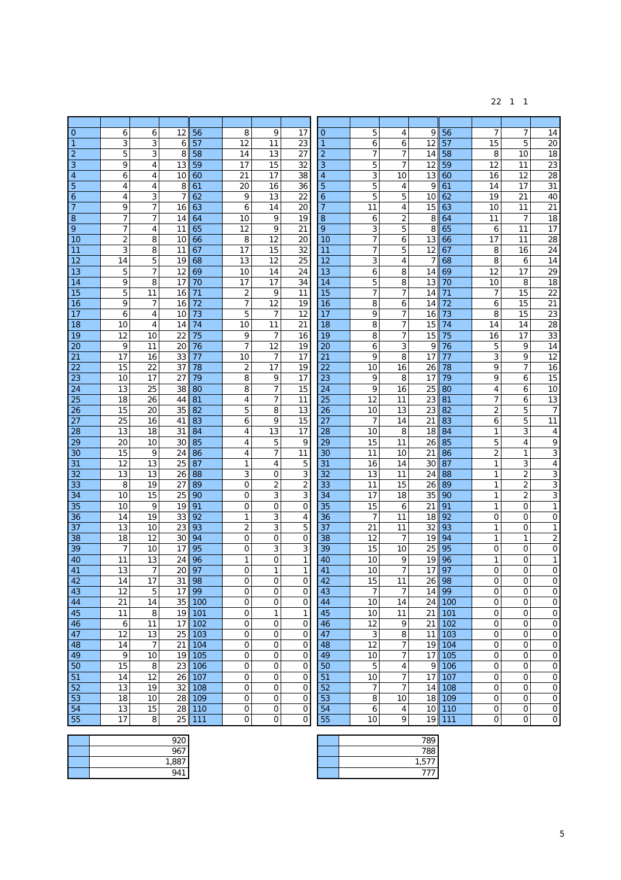22　1　1
| 0 | 6 | 6 | 12 | 56 | 8 | 9 | 17 |
| 1 | 3 | 3 | 6 | 57 | 12 | 11 | 23 |
| 2 | 5 | 3 | 8 | 58 | 14 | 13 | 27 |
| 3 | 9 | 4 | 13 | 59 | 17 | 15 | 32 |
| 4 | 6 | 4 | 10 | 60 | 21 | 17 | 38 |
| 5 | 4 | 4 | 8 | 61 | 20 | 16 | 36 |
| 6 | 4 | 3 | 7 | 62 | 9 | 13 | 22 |
| 7 | 9 | 7 | 16 | 63 | 6 | 14 | 20 |
| 8 | 7 | 7 | 14 | 64 | 10 | 9 | 19 |
| 9 | 7 | 4 | 11 | 65 | 12 | 9 | 21 |
| 10 | 2 | 8 | 10 | 66 | 8 | 12 | 20 |
| 11 | 3 | 8 | 11 | 67 | 17 | 15 | 32 |
| 12 | 14 | 5 | 19 | 68 | 13 | 12 | 25 |
| 13 | 5 | 7 | 12 | 69 | 10 | 14 | 24 |
| 14 | 9 | 8 | 17 | 70 | 17 | 17 | 34 |
| 15 | 5 | 11 | 16 | 71 | 2 | 9 | 11 |
| 16 | 9 | 7 | 16 | 72 | 7 | 12 | 19 |
| 17 | 6 | 4 | 10 | 73 | 5 | 7 | 12 |
| 18 | 10 | 4 | 14 | 74 | 10 | 11 | 21 |
| 19 | 12 | 10 | 22 | 75 | 9 | 7 | 16 |
| 20 | 9 | 11 | 20 | 76 | 7 | 12 | 19 |
| 21 | 17 | 16 | 33 | 77 | 10 | 7 | 17 |
| 22 | 15 | 22 | 37 | 78 | 2 | 17 | 19 |
| 23 | 10 | 17 | 27 | 79 | 8 | 9 | 17 |
| 24 | 13 | 25 | 38 | 80 | 8 | 7 | 15 |
| 25 | 18 | 26 | 44 | 81 | 4 | 7 | 11 |
| 26 | 15 | 20 | 35 | 82 | 5 | 8 | 13 |
| 27 | 25 | 16 | 41 | 83 | 6 | 9 | 15 |
| 28 | 13 | 18 | 31 | 84 | 4 | 13 | 17 |
| 29 | 20 | 10 | 30 | 85 | 4 | 5 | 9 |
| 30 | 15 | 9 | 24 | 86 | 4 | 7 | 11 |
| 31 | 12 | 13 | 25 | 87 | 1 | 4 | 5 |
| 32 | 13 | 13 | 26 | 88 | 3 | 0 | 3 |
| 33 | 8 | 19 | 27 | 89 | 0 | 2 | 2 |
| 34 | 10 | 15 | 25 | 90 | 0 | 3 | 3 |
| 35 | 10 | 9 | 19 | 91 | 0 | 0 | 0 |
| 36 | 14 | 19 | 33 | 92 | 1 | 3 | 4 |
| 37 | 13 | 10 | 23 | 93 | 2 | 3 | 5 |
| 38 | 18 | 12 | 30 | 94 | 0 | 0 | 0 |
| 39 | 7 | 10 | 17 | 95 | 0 | 3 | 3 |
| 40 | 11 | 13 | 24 | 96 | 1 | 0 | 1 |
| 41 | 13 | 7 | 20 | 97 | 0 | 1 | 1 |
| 42 | 14 | 17 | 31 | 98 | 0 | 0 | 0 |
| 43 | 12 | 5 | 17 | 99 | 0 | 0 | 0 |
| 44 | 21 | 14 | 35 | 100 | 0 | 0 | 0 |
| 45 | 11 | 8 | 19 | 101 | 0 | 1 | 1 |
| 46 | 6 | 11 | 17 | 102 | 0 | 0 | 0 |
| 47 | 12 | 13 | 25 | 103 | 0 | 0 | 0 |
| 48 | 14 | 7 | 21 | 104 | 0 | 0 | 0 |
| 49 | 9 | 10 | 19 | 105 | 0 | 0 | 0 |
| 50 | 15 | 8 | 23 | 106 | 0 | 0 | 0 |
| 51 | 14 | 12 | 26 | 107 | 0 | 0 | 0 |
| 52 | 13 | 19 | 32 | 108 | 0 | 0 | 0 |
| 53 | 18 | 10 | 28 | 109 | 0 | 0 | 0 |
| 54 | 13 | 15 | 28 | 110 | 0 | 0 | 0 |
| 55 | 17 | 8 | 25 | 111 | 0 | 0 | 0 |
| 0 | 5 | 4 | 9 | 56 | 7 | 7 | 14 |
| 1 | 6 | 6 | 12 | 57 | 15 | 5 | 20 |
| 2 | 7 | 7 | 14 | 58 | 8 | 10 | 18 |
| 3 | 5 | 7 | 12 | 59 | 12 | 11 | 23 |
| 4 | 3 | 10 | 13 | 60 | 16 | 12 | 28 |
| 5 | 5 | 4 | 9 | 61 | 14 | 17 | 31 |
| 6 | 5 | 5 | 10 | 62 | 19 | 21 | 40 |
| 7 | 11 | 4 | 15 | 63 | 10 | 11 | 21 |
| 8 | 6 | 2 | 8 | 64 | 11 | 7 | 18 |
| 9 | 3 | 5 | 8 | 65 | 6 | 11 | 17 |
| 10 | 7 | 6 | 13 | 66 | 17 | 11 | 28 |
| 11 | 7 | 5 | 12 | 67 | 8 | 16 | 24 |
| 12 | 3 | 4 | 7 | 68 | 8 | 6 | 14 |
| 13 | 6 | 8 | 14 | 69 | 12 | 17 | 29 |
| 14 | 5 | 8 | 13 | 70 | 10 | 8 | 18 |
| 15 | 7 | 7 | 14 | 71 | 7 | 15 | 22 |
| 16 | 8 | 6 | 14 | 72 | 6 | 15 | 21 |
| 17 | 9 | 7 | 16 | 73 | 8 | 15 | 23 |
| 18 | 8 | 7 | 15 | 74 | 14 | 14 | 28 |
| 19 | 8 | 7 | 15 | 75 | 16 | 17 | 33 |
| 20 | 6 | 3 | 9 | 76 | 5 | 9 | 14 |
| 21 | 9 | 8 | 17 | 77 | 3 | 9 | 12 |
| 22 | 10 | 16 | 26 | 78 | 9 | 7 | 16 |
| 23 | 9 | 8 | 17 | 79 | 9 | 6 | 15 |
| 24 | 9 | 16 | 25 | 80 | 4 | 6 | 10 |
| 25 | 12 | 11 | 23 | 81 | 7 | 6 | 13 |
| 26 | 10 | 13 | 23 | 82 | 2 | 5 | 7 |
| 27 | 7 | 14 | 21 | 83 | 6 | 5 | 11 |
| 28 | 10 | 8 | 18 | 84 | 1 | 3 | 4 |
| 29 | 15 | 11 | 26 | 85 | 5 | 4 | 9 |
| 30 | 11 | 10 | 21 | 86 | 2 | 1 | 3 |
| 31 | 16 | 14 | 30 | 87 | 1 | 3 | 4 |
| 32 | 13 | 11 | 24 | 88 | 1 | 2 | 3 |
| 33 | 11 | 15 | 26 | 89 | 1 | 2 | 3 |
| 34 | 17 | 18 | 35 | 90 | 1 | 2 | 3 |
| 35 | 15 | 6 | 21 | 91 | 1 | 0 | 1 |
| 36 | 7 | 11 | 18 | 92 | 0 | 0 | 0 |
| 37 | 21 | 11 | 32 | 93 | 1 | 0 | 1 |
| 38 | 12 | 7 | 19 | 94 | 1 | 1 | 2 |
| 39 | 15 | 10 | 25 | 95 | 0 | 0 | 0 |
| 40 | 10 | 9 | 19 | 96 | 1 | 0 | 1 |
| 41 | 10 | 7 | 17 | 97 | 0 | 0 | 0 |
| 42 | 15 | 11 | 26 | 98 | 0 | 0 | 0 |
| 43 | 7 | 7 | 14 | 99 | 0 | 0 | 0 |
| 44 | 10 | 14 | 24 | 100 | 0 | 0 | 0 |
| 45 | 10 | 11 | 21 | 101 | 0 | 0 | 0 |
| 46 | 12 | 9 | 21 | 102 | 0 | 0 | 0 |
| 47 | 3 | 8 | 11 | 103 | 0 | 0 | 0 |
| 48 | 12 | 7 | 19 | 104 | 0 | 0 | 0 |
| 49 | 10 | 7 | 17 | 105 | 0 | 0 | 0 |
| 50 | 5 | 4 | 9 | 106 | 0 | 0 | 0 |
| 51 | 10 | 7 | 17 | 107 | 0 | 0 | 0 |
| 52 | 7 | 7 | 14 | 108 | 0 | 0 | 0 |
| 53 | 8 | 10 | 18 | 109 | 0 | 0 | 0 |
| 54 | 6 | 4 | 10 | 110 | 0 | 0 | 0 |
| 55 | 10 | 9 | 19 | 111 | 0 | 0 | 0 |
| | 920 |
| | 967 |
| | 1,887 |
| | 941 |
| | 789 |
| | 788 |
| | 1,577 |
| | 777 |
5